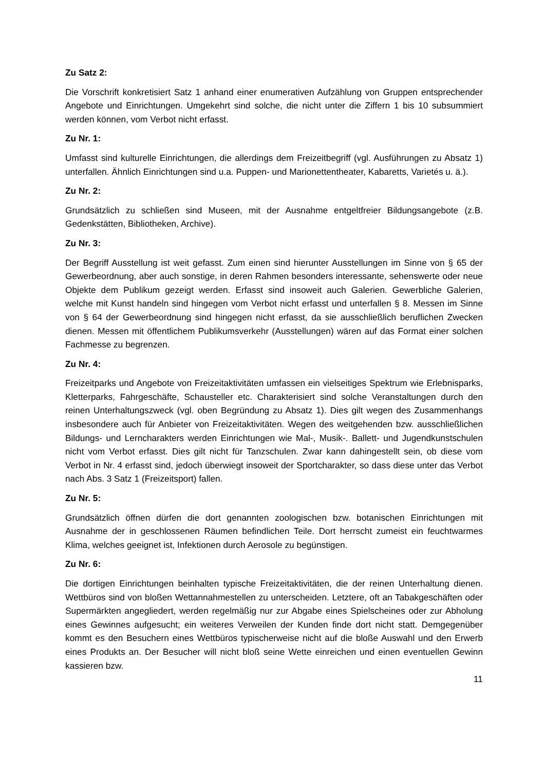Zu Satz 2:
Die Vorschrift konkretisiert Satz 1 anhand einer enumerativen Aufzählung von Gruppen entsprechender Angebote und Einrichtungen. Umgekehrt sind solche, die nicht unter die Ziffern 1 bis 10 subsummiert werden können, vom Verbot nicht erfasst.
Zu Nr. 1:
Umfasst sind kulturelle Einrichtungen, die allerdings dem Freizeitbegriff (vgl. Ausführungen zu Absatz 1) unterfallen. Ähnlich Einrichtungen sind u.a. Puppen- und Marionettentheater, Kabaretts, Varietés u. ä.).
Zu Nr. 2:
Grundsätzlich zu schließen sind Museen, mit der Ausnahme entgeltfreier Bildungsangebote (z.B. Gedenkstätten, Bibliotheken, Archive).
Zu Nr. 3:
Der Begriff Ausstellung ist weit gefasst. Zum einen sind hierunter Ausstellungen im Sinne von § 65 der Gewerbeordnung, aber auch sonstige, in deren Rahmen besonders interessante, sehenswerte oder neue Objekte dem Publikum gezeigt werden. Erfasst sind insoweit auch Galerien. Gewerbliche Galerien, welche mit Kunst handeln sind hingegen vom Verbot nicht erfasst und unterfallen § 8. Messen im Sinne von § 64 der Gewerbeordnung sind hingegen nicht erfasst, da sie ausschließlich beruflichen Zwecken dienen. Messen mit öffentlichem Publikumsverkehr (Ausstellungen) wären auf das Format einer solchen Fachmesse zu begrenzen.
Zu Nr. 4:
Freizeitparks und Angebote von Freizeitaktivitäten umfassen ein vielseitiges Spektrum wie Erlebnisparks, Kletterparks, Fahrgeschäfte, Schausteller etc. Charakterisiert sind solche Veranstaltungen durch den reinen Unterhaltungszweck (vgl. oben Begründung zu Absatz 1). Dies gilt wegen des Zusammenhangs insbesondere auch für Anbieter von Freizeitaktivitäten. Wegen des weitgehenden bzw. ausschließlichen Bildungs- und Lerncharakters werden Einrichtungen wie Mal-, Musik-. Ballett- und Jugendkunstschulen nicht vom Verbot erfasst. Dies gilt nicht für Tanzschulen. Zwar kann dahingestellt sein, ob diese vom Verbot in Nr. 4 erfasst sind, jedoch überwiegt insoweit der Sportcharakter, so dass diese unter das Verbot nach Abs. 3 Satz 1 (Freizeitsport) fallen.
Zu Nr. 5:
Grundsätzlich öffnen dürfen die dort genannten zoologischen bzw. botanischen Einrichtungen mit Ausnahme der in geschlossenen Räumen befindlichen Teile. Dort herrscht zumeist ein feuchtwarmes Klima, welches geeignet ist, Infektionen durch Aerosole zu begünstigen.
Zu Nr. 6:
Die dortigen Einrichtungen beinhalten typische Freizeitaktivitäten, die der reinen Unterhaltung dienen. Wettbüros sind von bloßen Wettannahmestellen zu unterscheiden. Letztere, oft an Tabakgeschäften oder Supermärkten angegliedert, werden regelmäßig nur zur Abgabe eines Spielscheines oder zur Abholung eines Gewinnes aufgesucht; ein weiteres Verweilen der Kunden finde dort nicht statt. Demgegenüber kommt es den Besuchern eines Wettbüros typischerweise nicht auf die bloße Auswahl und den Erwerb eines Produkts an. Der Besucher will nicht bloß seine Wette einreichen und einen eventuellen Gewinn kassieren bzw.
11